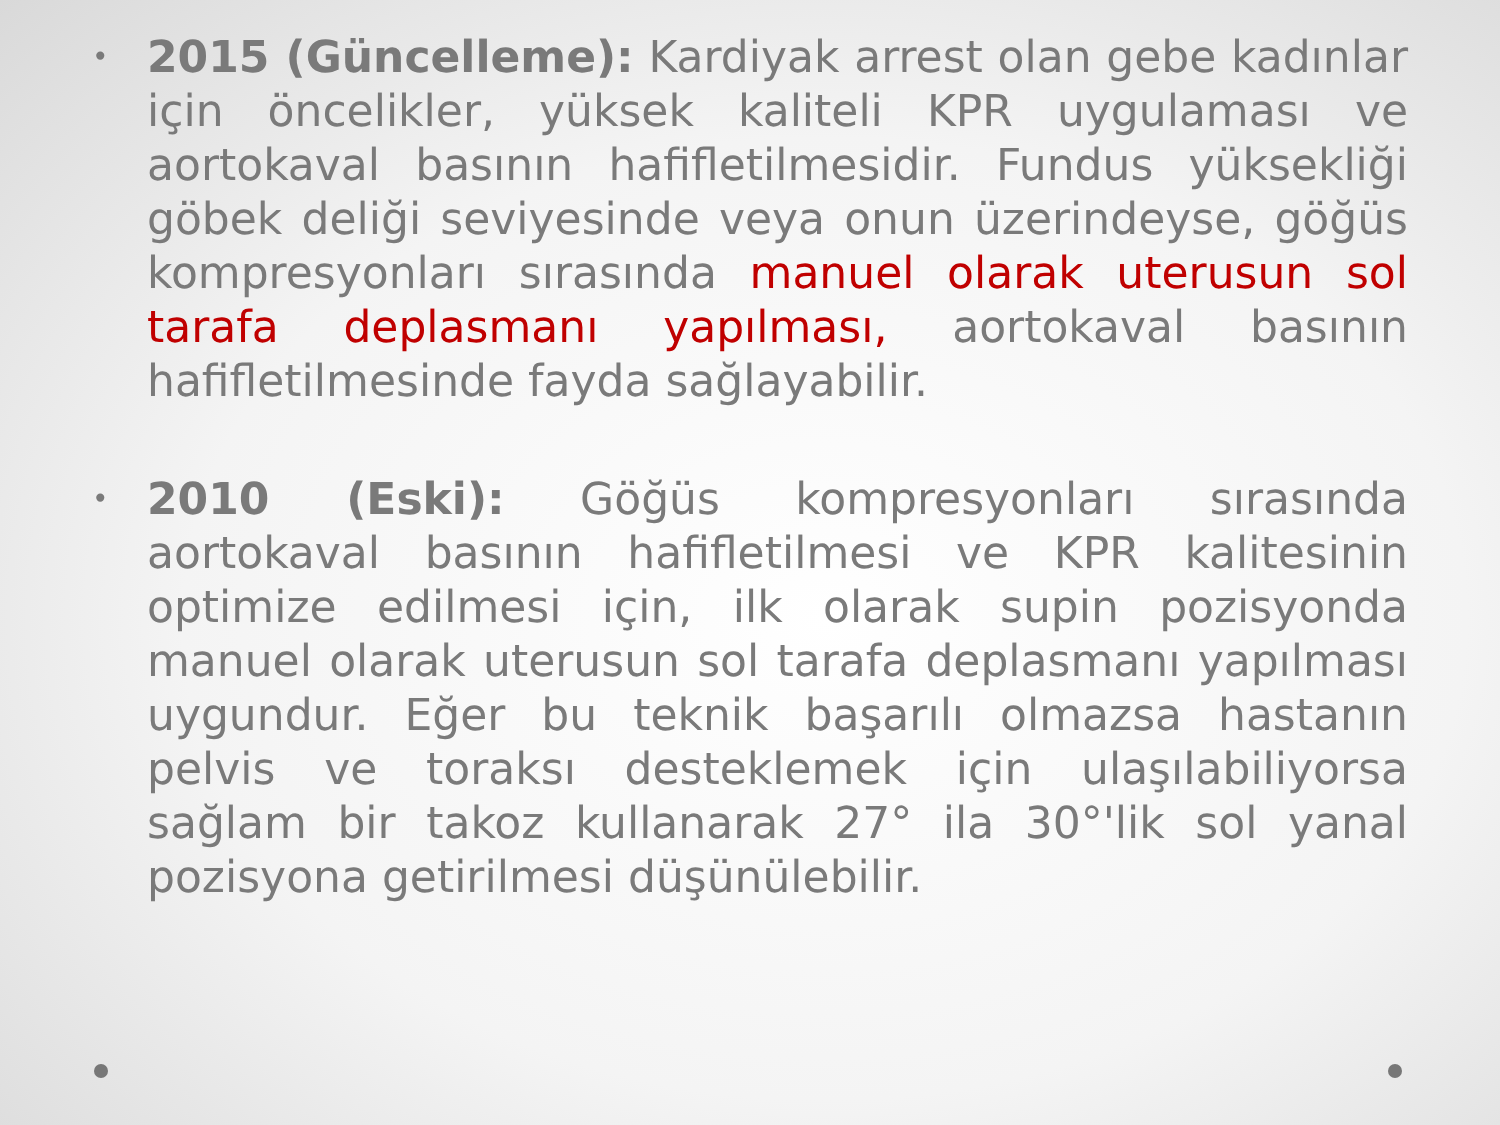• 2015 (Güncelleme): Kardiyak arrest olan gebe kadınlar için öncelikler, yüksek kaliteli KPR uygulaması ve aortokaval basının hafifletilmesidir. Fundus yüksekliği göbek deliği seviyesinde veya onun üzerindeyse, göğüs kompresyonları sırasında manuel olarak uterusun sol tarafa deplasmanı yapılması, aortokaval basının hafifletilmesinde fayda sağlayabilir.
• 2010 (Eski): Göğüs kompresyonları sırasında aortokaval basının hafifletilmesi ve KPR kalitesinin optimize edilmesi için, ilk olarak supin pozisyonda manuel olarak uterusun sol tarafa deplasmanı yapılması uygundur. Eğer bu teknik başarılı olmazsa hastanın pelvis ve toraksı desteklemek için ulaşılabiliyorsa sağlam bir takoz kullanarak 27° ila 30°'lik sol yanal pozisyona getirilmesi düşünülebilir.